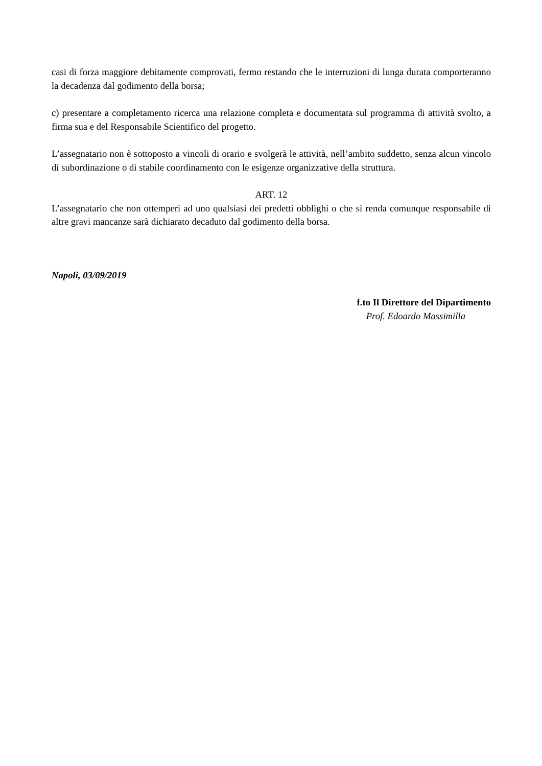casi di forza maggiore debitamente comprovati, fermo restando che le interruzioni di lunga durata comporteranno la decadenza dal godimento della borsa;
c) presentare a completamento ricerca una relazione completa e documentata sul programma di attività svolto, a firma sua e del Responsabile Scientifico del progetto.
L’assegnatario non è sottoposto a vincoli di orario e svolgerà le attività, nell’ambito suddetto, senza alcun vincolo di subordinazione o di stabile coordinamento con le esigenze organizzative della struttura.
ART. 12
L’assegnatario che non ottemperi ad uno qualsiasi dei predetti obblighi o che si renda comunque responsabile di altre gravi mancanze sarà dichiarato decaduto dal godimento della borsa.
Napoli, 03/09/2019
f.to Il Direttore del Dipartimento
Prof. Edoardo Massimilla